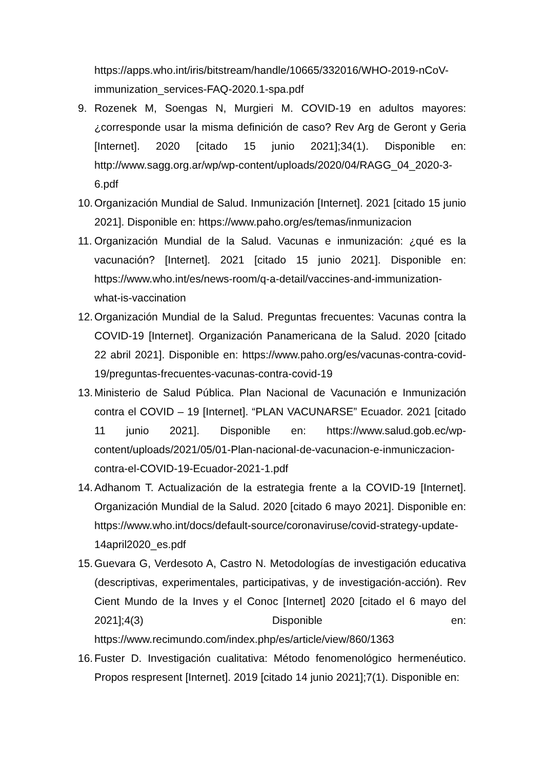https://apps.who.int/iris/bitstream/handle/10665/332016/WHO-2019-nCoV-immunization_services-FAQ-2020.1-spa.pdf
9. Rozenek M, Soengas N, Murgieri M. COVID-19 en adultos mayores: ¿corresponde usar la misma definición de caso? Rev Arg de Geront y Geria [Internet]. 2020 [citado 15 junio 2021];34(1). Disponible en: http://www.sagg.org.ar/wp/wp-content/uploads/2020/04/RAGG_04_2020-3-6.pdf
10.
Organización Mundial de Salud. Inmunización [Internet]. 2021 [citado 15 junio 2021]. Disponible en: https://www.paho.org/es/temas/inmunizacion
11.
Organización Mundial de la Salud. Vacunas e inmunización: ¿qué es la vacunación? [Internet]. 2021 [citado 15 junio 2021]. Disponible en: https://www.who.int/es/news-room/q-a-detail/vaccines-and-immunization-what-is-vaccination
12.
Organización Mundial de la Salud. Preguntas frecuentes: Vacunas contra la COVID-19 [Internet]. Organización Panamericana de la Salud. 2020 [citado 22 abril 2021]. Disponible en: https://www.paho.org/es/vacunas-contra-covid-19/preguntas-frecuentes-vacunas-contra-covid-19
13.
Ministerio de Salud Pública. Plan Nacional de Vacunación e Inmunización contra el COVID – 19 [Internet]. “PLAN VACUNARSE” Ecuador. 2021 [citado 11 junio 2021]. Disponible en: https://www.salud.gob.ec/wp-content/uploads/2021/05/01-Plan-nacional-de-vacunacion-e-inmuniczacion-contra-el-COVID-19-Ecuador-2021-1.pdf
14.
Adhanom T. Actualización de la estrategia frente a la COVID-19 [Internet]. Organización Mundial de la Salud. 2020 [citado 6 mayo 2021]. Disponible en: https://www.who.int/docs/default-source/coronaviruse/covid-strategy-update-14april2020_es.pdf
15.
Guevara G, Verdesoto A, Castro N. Metodologías de investigación educativa (descriptivas, experimentales, participativas, y de investigación-acción). Rev Cient Mundo de la Inves y el Conoc [Internet] 2020 [citado el 6 mayo del 2021];4(3) Disponible en: https://www.recimundo.com/index.php/es/article/view/860/1363
16.
Fuster D. Investigación cualitativa: Método fenomenológico hermenéutico. Propos respresent [Internet]. 2019 [citado 14 junio 2021];7(1). Disponible en: